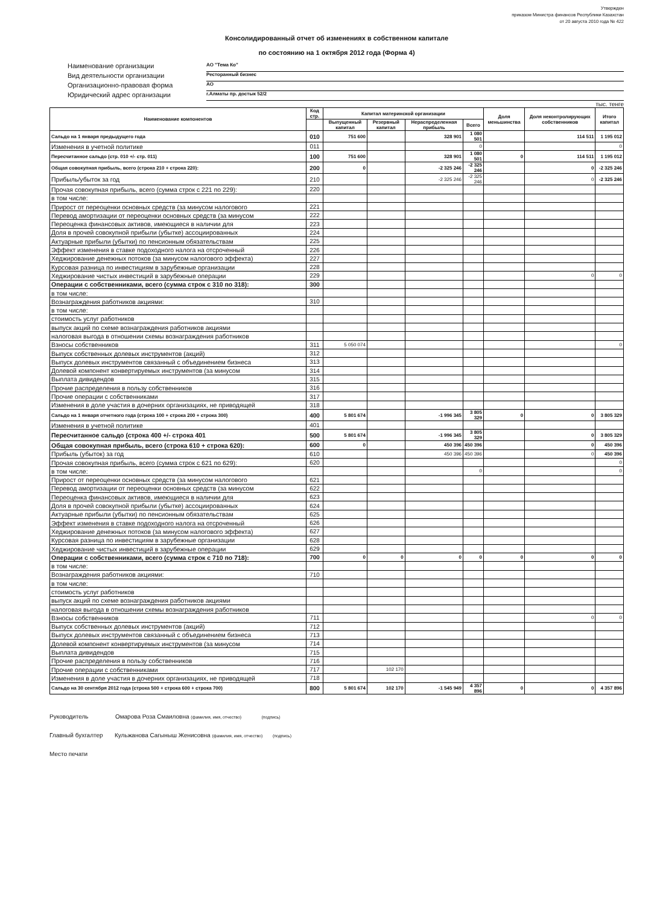Утвержден
приказом Министра финансов Республики Казахстан
от 20 августа 2010 года № 422
Консолидированный отчет об изменениях в собственном капитале
по состоянию на 1 октября 2012 года (Форма 4)
Наименование организации
АО "Тема Ко"
Вид деятельности организации
Ресторанный бизнес
Организационно-правовая форма
АО
Юридический адрес организации
г.Алматы пр. достык 52/2
тыс. тенге
| Наименование компонентов | Код стр. | Капитал материнской организации | | | | Доля меньшинства | Доля неконтролирующих собственников | Итого капитал |
| --- | --- | --- | --- | --- | --- | --- | --- | --- |
| | | Выпущенный капитал | Резервный капитал | Нераспределенная прибыль | Всего | | | |
| Сальдо на 1 января предыдущего года | 010 | 751 600 | | 328 901 | 1 080 501 | | 114 511 | 1 195 012 |
| Изменения в учетной политике | 011 | | | | 0 | | | 0 |
| Пересчитанное сальдо (стр. 010 +/- стр. 011) | 100 | 751 600 | | 328 901 | 1 080 501 | 0 | 114 511 | 1 195 012 |
| Общая совокупная прибыль, всего (строка 210 + строка 220): | 200 | 0 | | -2 325 246 | -2 325 246 | | 0 | -2 325 246 |
| Прибыль/убыток за год | 210 | | | -2 325 246 | -2 325 246 | | 0 | -2 325 246 |
| Прочая совокупная прибыль, всего (сумма строк с 221 по 229): | 220 | | | | | | | |
| в том числе: | | | | | | | | |
| Прирост от переоценки основных средств (за минусом налогового | 221 | | | | | | | |
| Перевод амортизации от переоценки основных средств (за минусом | 222 | | | | | | | |
| Переоценка финансовых активов, имеющиеся в наличии для | 223 | | | | | | | |
| Доля в прочей совокупной прибыли (убытке) ассоциированных | 224 | | | | | | | |
| Актуарные прибыли (убытки) по пенсионным обязательствам | 225 | | | | | | | |
| Эффект изменения в ставке подоходного налога на отсроченный | 226 | | | | | | | |
| Хеджирование денежных потоков (за минусом налогового эффекта) | 227 | | | | | | | |
| Курсовая разница по инвестициям в зарубежные организации | 228 | | | | | | | |
| Хеджирование чистых инвестиций в зарубежные операции | 229 | | | | | | 0 | 0 |
| Операции с собственниками, всего (сумма строк с 310 по 318): | 300 | | | | | | | |
| в том числе: | | | | | | | | |
| Вознаграждения работников акциями: | 310 | | | | | | | |
| в том числе: | | | | | | | | |
| стоимость услуг работников | | | | | | | | |
| выпуск акций по схеме вознаграждения работников акциями | | | | | | | | |
| налоговая выгода в отношении схемы вознаграждения работников | | | | | | | | |
| Взносы собственников | 311 | 5 050 074 | | | | | | 0 |
| Выпуск собственных долевых инструментов (акций) | 312 | | | | | | | |
| Выпуск долевых инструментов связанный с объединением бизнеса | 313 | | | | | | | |
| Долевой компонент конвертируемых инструментов (за минусом | 314 | | | | | | | |
| Выплата дивидендов | 315 | | | | | | | |
| Прочие распределения в пользу собственников | 316 | | | | | | | |
| Прочие операции с собственниками | 317 | | | | | | | |
| Изменения в доле участия в дочерних организациях, не приводящей | 318 | | | | | | | |
| Сальдо на 1 января отчетного года (строка 100 + строка 200 + строка 300) | 400 | 5 801 674 | | -1 996 345 | 3 805 329 | 0 | 0 | 3 805 329 |
| Изменения в учетной политике | 401 | | | | | | | |
| Пересчитанное сальдо (строка 400 +/- строка 401 | 500 | 5 801 674 | | -1 996 345 | 3 805 329 | | 0 | 3 805 329 |
| Общая совокупная прибыль, всего (строка 610 + строка 620): | 600 | 0 | | 450 396 | 450 396 | | 0 | 450 396 |
| Прибыль (убыток) за год | 610 | | | 450 396 | 450 396 | | 0 | 450 396 |
| Прочая совокупная прибыль, всего (сумма строк с 621 по 629): | 620 | | | | | | | 0 |
| в том числе: | | | | | 0 | | | 0 |
| Прирост от переоценки основных средств (за минусом налогового | 621 | | | | | | | |
| Перевод амортизации от переоценки основных средств (за минусом | 622 | | | | | | | |
| Переоценка финансовых активов, имеющиеся в наличии для | 623 | | | | | | | |
| Доля в прочей совокупной прибыли (убытке) ассоциированных | 624 | | | | | | | |
| Актуарные прибыли (убытки) по пенсионным обязательствам | 625 | | | | | | | |
| Эффект изменения в ставке подоходного налога на отсроченный | 626 | | | | | | | |
| Хеджирование денежных потоков (за минусом налогового эффекта) | 627 | | | | | | | |
| Курсовая разница по инвестициям в зарубежные организации | 628 | | | | | | | |
| Хеджирование чистых инвестиций в зарубежные операции | 629 | | | | | | | |
| Операции с собственниками, всего (сумма строк с 710 по 718): | 700 | 0 | 0 | 0 | 0 | 0 | 0 | 0 |
| в том числе: | | | | | | | | |
| Вознаграждения работников акциями: | 710 | | | | | | | |
| в том числе: | | | | | | | | |
| стоимость услуг работников | | | | | | | | |
| выпуск акций по схеме вознаграждения работников акциями | | | | | | | | |
| налоговая выгода в отношении схемы вознаграждения работников | | | | | | | | |
| Взносы собственников | 711 | | | | | | 0 | 0 |
| Выпуск собственных долевых инструментов (акций) | 712 | | | | | | | |
| Выпуск долевых инструментов связанный с объединением бизнеса | 713 | | | | | | | |
| Долевой компонент конвертируемых инструментов (за минусом | 714 | | | | | | | |
| Выплата дивидендов | 715 | | | | | | | |
| Прочие распределения в пользу собственников | 716 | | | | | | | |
| Прочие операции с собственниками | 717 | | 102 170 | | | | | |
| Изменения в доле участия в дочерних организациях, не приводящей | 718 | | | | | | | |
| Сальдо на 30 сентября 2012 года (строка 500 + строка 600 + строка 700) | 800 | 5 801 674 | 102 170 | -1 545 949 | 4 357 896 | 0 | 0 | 4 357 896 |
Руководитель Омарова Роза Смаиловна (фамилия, имя, отчество) (подпись)
Главный бухгалтер Кульжанова Сагыныш Женисовна (фамилия, имя, отчество) (подпись)
Место печати